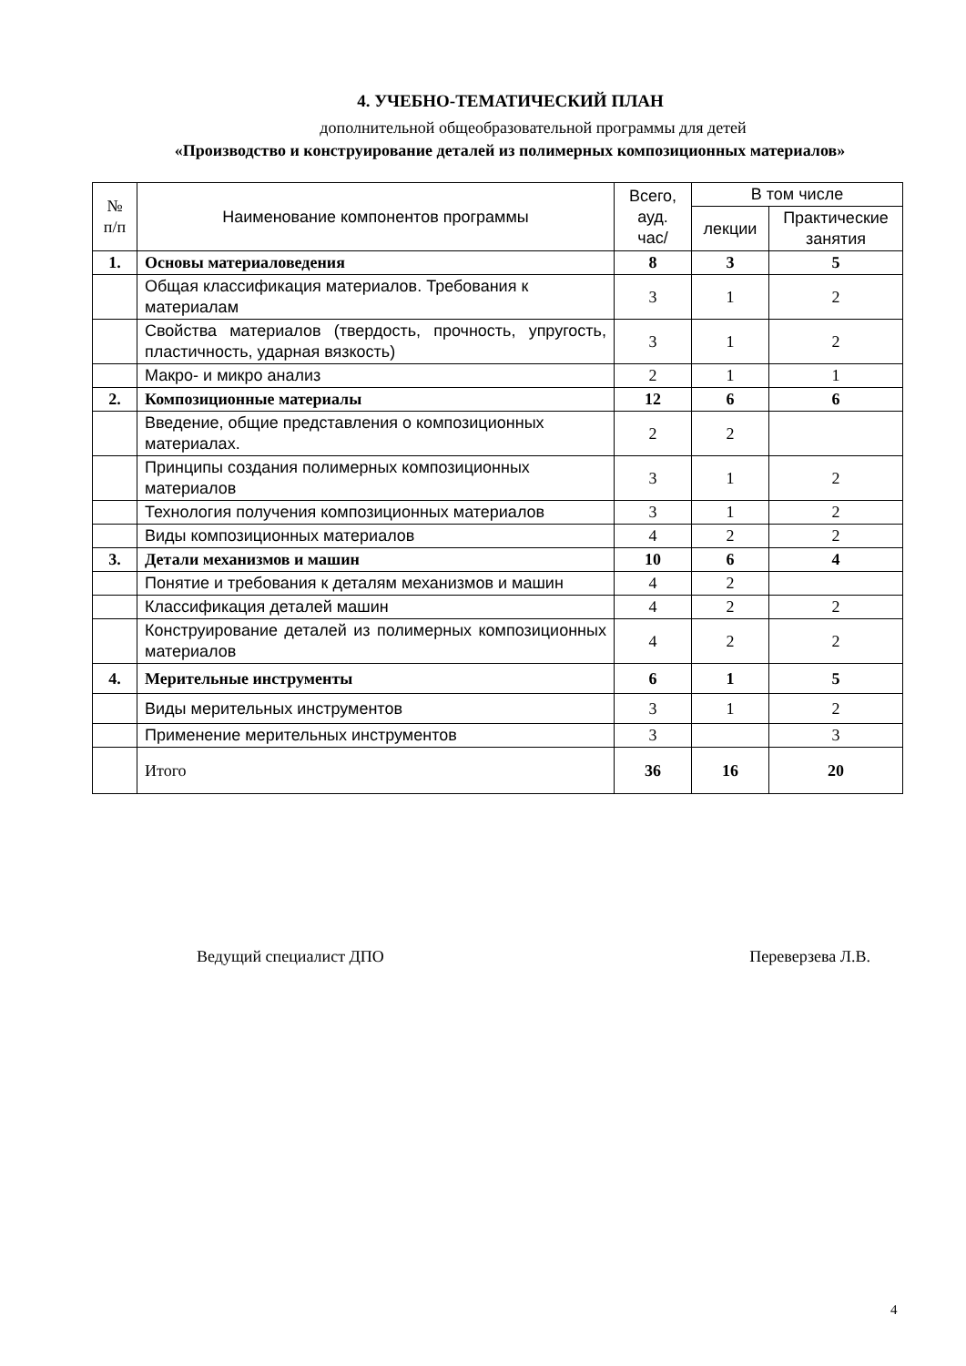4. УЧЕБНО-ТЕМАТИЧЕСКИЙ ПЛАН
дополнительной общеобразовательной программы для детей
«Производство и конструирование деталей из полимерных композиционных материалов»
| № п/п | Наименование компонентов программы | Всего, ауд. час/ | В том числе | |
| --- | --- | --- | --- | --- |
| | | | лекции | Практические занятия |
| 1. | Основы материаловедения | 8 | 3 | 5 |
| | Общая классификация материалов. Требования к материалам | 3 | 1 | 2 |
| | Свойства материалов (твердость, прочность, упругость, пластичность, ударная вязкость) | 3 | 1 | 2 |
| | Макро- и микро анализ | 2 | 1 | 1 |
| 2. | Композиционные материалы | 12 | 6 | 6 |
| | Введение, общие представления о композиционных материалах. | 2 | 2 | |
| | Принципы создания полимерных композиционных материалов | 3 | 1 | 2 |
| | Технология получения композиционных материалов | 3 | 1 | 2 |
| | Виды композиционных материалов | 4 | 2 | 2 |
| 3. | Детали механизмов и машин | 10 | 6 | 4 |
| | Понятие и требования к деталям механизмов и машин | 4 | 2 | |
| | Классификация деталей машин | 4 | 2 | 2 |
| | Конструирование деталей из полимерных композиционных материалов | 4 | 2 | 2 |
| 4. | Мерительные инструменты | 6 | 1 | 5 |
| | Виды мерительных инструментов | 3 | 1 | 2 |
| | Применение мерительных инструментов | 3 | | 3 |
| | Итого | 36 | 16 | 20 |
Ведущий специалист ДПО Переверзева Л.В.
4